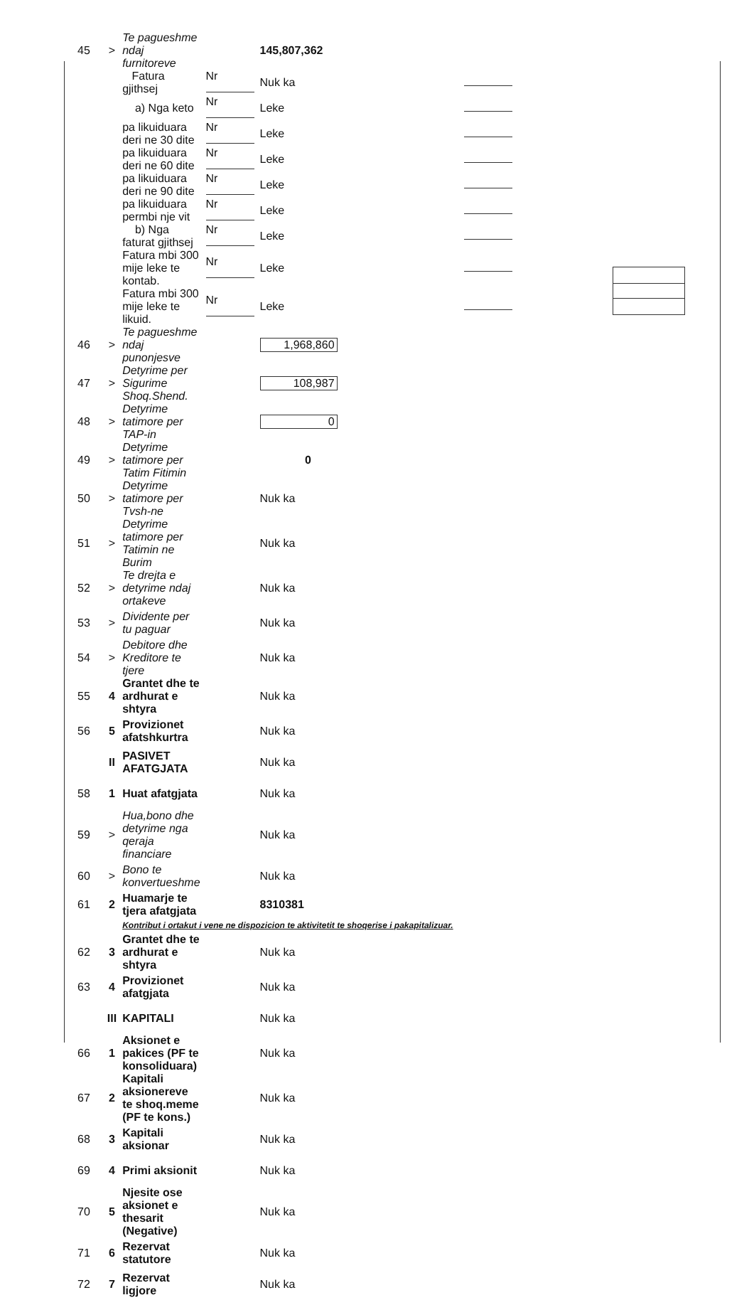| 45 | > | Te pagueshme ndaj furnitoreve | | 145,807,362 | |
| | | Fatura gjithsej | Nr | Nuk ka | |
| | | a) Nga keto | Nr | Leke | |
| | | pa likuiduara deri ne 30 dite | Nr | Leke | |
| | | pa likuiduara deri ne 60 dite | Nr | Leke | |
| | | pa likuiduara deri ne 90 dite | Nr | Leke | |
| | | pa likuiduara permbi nje vit | Nr | Leke | |
| | | b) Nga faturat gjithsej | Nr | Leke | |
| | | Fatura mbi 300 mije leke te kontab. | Nr | Leke | |
| | | Fatura mbi 300 mije leke te likuid. | Nr | Leke | |
| 46 | > | Te pagueshme ndaj punonjesve | | 1,968,860 | |
| 47 | > | Detyrime per Sigurime Shoq.Shend. | | 108,987 | |
| 48 | > | Detyrime tatimore per TAP-in | | 0 | |
| 49 | > | Detyrime tatimore per Tatim Fitimin | | 0 | |
| 50 | > | Detyrime tatimore per Tvsh-ne | | Nuk ka | |
| 51 | > | Detyrime tatimore per Tatimin ne Burim | | Nuk ka | |
| 52 | > | Te drejta e detyrime ndaj ortakeve | | Nuk ka | |
| 53 | > | Dividente per tu paguar | | Nuk ka | |
| 54 | > | Debitore dhe Kreditore te tjere | | Nuk ka | |
| 55 | 4 | Grantet dhe te ardhurat e shtyra | | Nuk ka | |
| 56 | 5 | Provizionet afatshkurtra | | Nuk ka | |
| | II | PASIVET AFATGJATA | | Nuk ka | |
| 58 | 1 | Huat afatgjata | | Nuk ka | |
| 59 | > | Hua,bono dhe detyrime nga qeraja financiare | | Nuk ka | |
| 60 | > | Bono te konvertueshme | | Nuk ka | |
| 61 | 2 | Huamarje te tjera afatgjata | | 8310381 | |
| | | Kontribut i ortakut i vene ne dispozicion te aktivitetit te shoqerise i pakapitalizuar. | | | |
| 62 | 3 | Grantet dhe te ardhurat e shtyra | | Nuk ka | |
| 63 | 4 | Provizionet afatgjata | | Nuk ka | |
| | III | KAPITALI | | Nuk ka | |
| 66 | 1 | Aksionet e pakices (PF te konsoliduara) | | Nuk ka | |
| 67 | 2 | Kapitali aksionereve te shoq.meme (PF te kons.) | | Nuk ka | |
| 68 | 3 | Kapitali aksionar | | Nuk ka | |
| 69 | 4 | Primi aksionit | | Nuk ka | |
| 70 | 5 | Njesite ose aksionet e thesarit (Negative) | | Nuk ka | |
| 71 | 6 | Rezervat statutore | | Nuk ka | |
| 72 | 7 | Rezervat ligjore | | Nuk ka | |